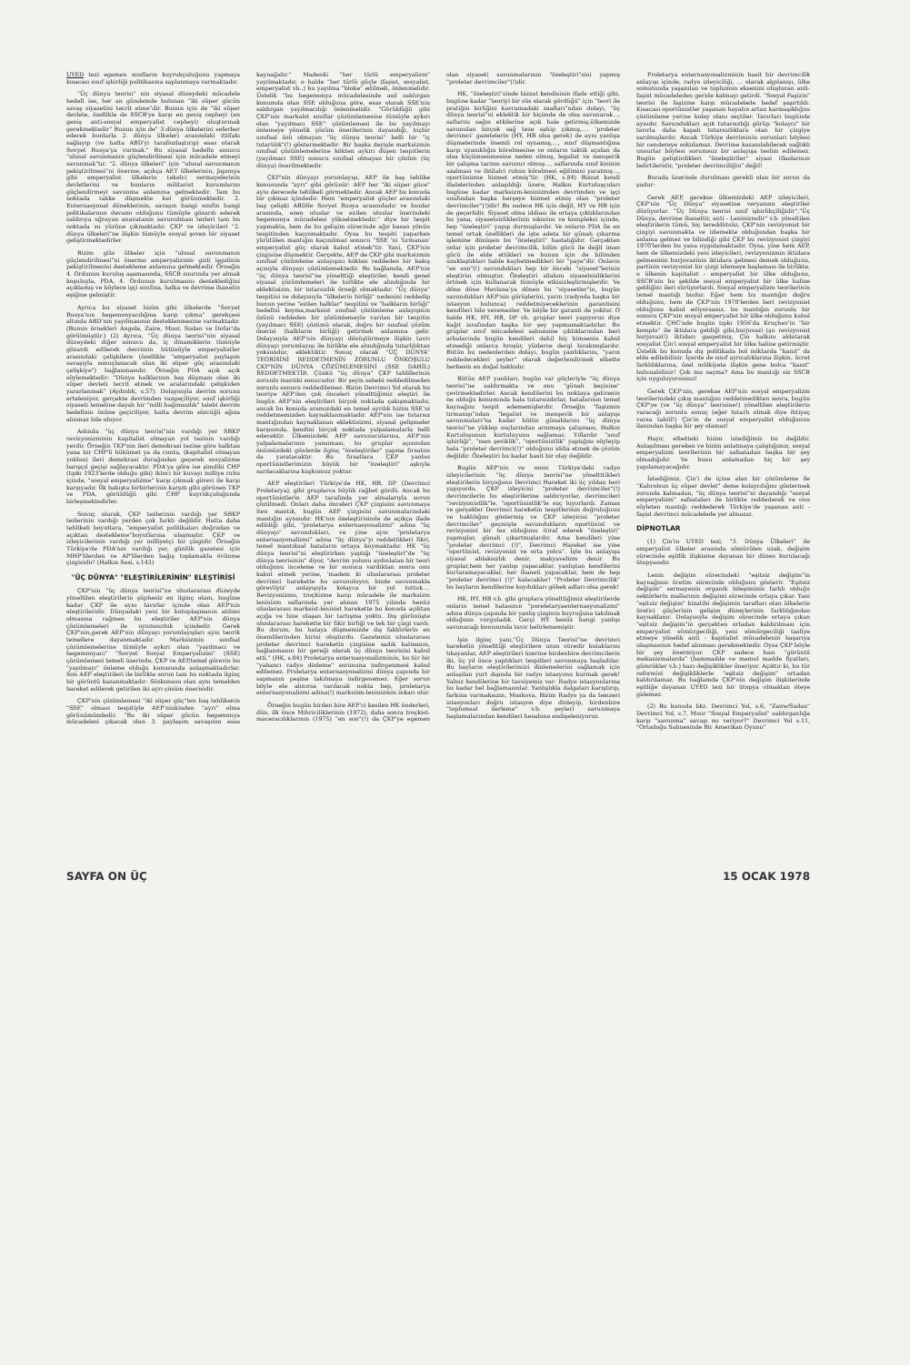UYED tezi egemen sınıfların kuyrukçuluğunu yapmaya kısacası sınıf işbirliği politikasına saplanmaya varmaktadır.
"Üç dünya teorisi" nin siyasal düzeydeki mücadele hedefi ise, her an gündemde bulunan "iki süper gücün savaş siyasetini tecrit etme"dir. Bunun için de "iki süper devlete, özellikle de SSCB'ye karşı en geniş cepheyi (en geniş anti-sosyal emperyalist cepheyi) oluşturmak gerekmektedir" Bunun için de" 3.dünya ülkelerini seferber ederek bunlarla 2. dünya ülkeleri arasındaki ittifakı sağlayıp (ve hatta ABD'yi tarafsızlaştırıp) esas olarak Sovyet Rusya'ya vurmak." Bu siyasal hedefin sonucu "ulusal savunmanın güçlendirilmesi için mücadele etmeyi savunmak"tır. "2. dünya ülkeleri" için "ulusal savunmanın pekiştirilmesi"ni önerme, açıkça AET ülkelerinin, Japonya gibi emperyalist ülkelerin tekelci sermayelerinin devletlerini ve bunların militarist kurumlarını güçlendirmeyi savunma anlamına gelmektedir. Tam bu noktada takke düşmekte kel görünmektedir. 2. Enternasyonal döneklerinin, savaşın hangi sınıfın hangi politikalarının devamı olduğunu tümüyle gözardı ederek saldırıya uğrayan anavatanın savunulması tezleri tam bu noktada su yüzüne çıkmaktadır. ÇKP ve izleyicileri "2. dünya ülkeleri"ne ilişkin tümüyle sosyal şoven bir siyaset geliştirmektedirler.
Bizim gibi ülkeler için "ulusal savunmanın güçlendirilmesi"ni önermo amperyalizmin gizli işgalinin pekiştirilmesini destekleme anlamına gelmektedir. Örneğin 4. Ordunun kuruluş aşamasında, SSCB sınırında yer almak koşuluyla, PDA, 4. Ordunun kurulmasını desteklediğini açıklamış ve böylece işçi sınıfına, halka ve devrime ihanetin eşiğine gelmiştir.
Ayrıca bu siyaset bizim gibi ülkelerde "Sovyet Rusya'nın hegemonyacılığına karşı çıkma" gerekçesi altında ABD'nin yayılmasının desteklenmesine varmaktadır.(Bunun örnekleri Angola, Zaire, Mısır, Sudan ve Dofar'da görülmüştür.) (2) Ayrıca, "Üç dünya teorisi"nin siyasal düzeydeki diğer sonucu da, iç dinamiklerin tümüyle gözardı edilerek devrimin bütünüyle emperyalistler arasındaki çelişkilere (özellikle "emperyalist paylaşım savaşıyla sonuçlanacak olan iki süper güç arasındaki çelişkiye") bağlanmasıdır. Örneğin PDA açık açık söylemektedir: "Dünya halklarının baş düşmanı olan iki süper devleti tecrit etmek ve aralarındaki çelişkiden yararlanmak" (Aydınlık, s.57). Dolayısıyla devrim sorunu erteleniyor, gerçekte devrimden vazgeçiliyor, sınıf işbirliği siyaseti temeline dayalı bir "milli bağımsızlık" talebi devrim hedefinin önüne geçiriliyor, hatta devrim sözcüğü ağıza alınmaz bile oluyor.
Aslında "üç dünya teorisi"nin vardığı yer SBKP revizyonizminin kapitalist olmayan yol tezinin vardığı yerdir. Örneğin TKP'nin ileri demokrasi tezine göre halktan yana bir CHP'li hükümet ya da cunta, (kapitalist olmayan yoldan) ileri demokrasi durağından geçerek sosyalizme barışçıl geçişi sağlayacaktır. PDA'ya göre ise şimdiki CHP (tıpkı 1923'lerde olduğu gibi) ikinci bir kuvayı milliye ruhu içinde, "sosyal emperyalizme" karşı çıkmak görevi ile karşı karşıyadır. İlk bakışta birbirlerinin karşıtı gibi görünen TKP ve PDA, görüldüğü gibi CHP kuyrukçuluğunda birleşmektedirler.
Sonuç olarak, ÇKP tezlerinin vardığı yer SBKP tezlerinin vardığı yerden çok farklı değildir. Hatta daha tehlikeli boyutlara, "emperyalist politikaları doğrudan ve açıktan destekleme"boyutlarına ulaşmıştır. ÇKP ve izleyicilerinin vardığı yer milliyetçi bir çizgidir. Örneğin Türkiye'de PDA'nın vardığı yer, günlük gazetesi için MHP'lilerden ve AP'lilerden bağış toplamakla övünme çizgisidir! (Halkın Sesi, s.143)
"ÜÇ DÜNYA" "ELEŞTİRİLERİNİN" ELEŞTİRİSİ
ÇKP'nin "üç dünya teorisi"ne uluslararası düzeyde yöneltilen eleştirilerin şüphesiz en ilginç olanı, bugüne kadar ÇKP ile aynı tavırlar içinde olan AEP'nin eleştirileridir. Dünyadaki yeni bir kutuplaşmanın atılımı olmasına rağmen bu eleştiriler AEP'nin dünya çözümlemeleri ile uyumsuzluk içindedir. Gerek ÇKP'nin,gerek AEP'nin dünyayı yorumlayışları aynı teorik temellere dayanmaktadır. Marksizmin sınıfsal çözümlemelerine tümüyle aykırı olan "yayılmacı ve hegemonyacı" "Sovyet Sosyal Emperyalizmi" (SSE) çözümlemesi temeli üzerinde, ÇKP ve AEP,temel görevin bu "yayılmayı" önleme olduğu konusunda anlaşmaktadırlar. Son AEP eleştirileri ile birlikte sorun tam bu noktada ilginç bir görüntü kazanmaktadır: Sözkonusu olan aynı temelden hareket edilerek getirilen iki ayrı çözüm önerisidir.
ÇKP'nin çözümlemesi "iki süper güç"ten baş tehlikenin "SSE" olması tespitiyle AEP'ninkinden "ayrı" olma görünümündedir. "Bu iki süper gücün hegemonya mücadelesi çıkacak olan 3. paylaşım savaşının esas kaynağıdır." Madenki "her türlü emperyalizm" yayılmaktadır, o halde "her türlü güçle (faşist, sosyalist, emperyalist vb..) bu yayılma "bloke" edilmeli, önlenmelidir. Üstelik "bu hegemonya mücadelesinde asıl saldırgan konumda olan SSE olduğuna göre, esas olarak SSE'nin saldırgan yayılmacılığı önlenmelidir. "Görüldüğü gibi ÇKP'nin markalst sınıflar çözümlemesine tümüyle aykırı olan "yayılmacı SSE" çözümlemesi ile bu yayılmayı önlemeye yönelik çözüm önerilerinin dayandığı, hiçbir sınıfsal özü olmayan "üç dünya teorisi" belli bir "iç tutarlılık"(!) göstermektedir: Bir başka deyişle marksizmin sınıfsal çözümlemelerine kökten aykırı düşen tespitlerin (yayılmacı SSE) sonucu sınıfsal olmayan bir çözüm (üç dünya) önerilmektedir.
ÇKP'nin dünyayı yorumlayışı, AEP ile baş tehlike konusunda "ayrı" gibi görünür: AEP her "iki süper güce" aynı derecede tehlikeli görmektedir. Ancak AEP bu konuda bir çıkmaz içindedir. Hem "emperyalist güçler arasındaki baş çelişki ABDile Sovyet Rusya arasındadır ve bunlar arasında, ezen uluslar ve ezilen uluslar üzerindeki hegemonya mücadelesi yükselmektedir." diye bir tespit yapmakta, hem de bu gelişim sürecinde ağır basan yönün tespitinden kaçınmaktadır. Oysa bu tespiti yaparken yürütülen mantığın kaçınılmaz sonucu "SSE 'ni 'tırmanan' emperyalist güç olarak kabul etmek"tir. Yani, ÇKP'nin çizgisine düşmektir. Gerçekte, AEP de ÇKP gibi marksizmin sınıfsal çözümleme anlayışını kökten reddeden bir bakış açısıyla dünyayı çözümlemektedir. Bu bağlamda, AEP'nin "üç dünya teorisi"ne yönelttiği eleştiriler, kendi genel siyasal çözümlemeleri ile birlikte ele alındığında bir eklektisizm, bir tutarsızlık örneği olmaktadır. "Üç dünya" tespitini ve dolayısıyla "ülkelerin birliği" nedenini reddedip bunun yerine "ezilen halklar" tespitini ve "halkların birliği" hedefini koyma,marksist sınıfsal çözümleme anlayışının özünü reddeden bir çözümlemeyle varılan bir tespitin (yayılmacı SSE) çözümü olarak, doğru bir sınıfsal çözüm önerisi (halkların birliği) getirmek anlamına gelir. Dolayısıyla AEP'nin dünyayı dönüştürmeye ilişkin tavrı dünyayı yorumlayışı ile birlikte ele alındığında tutarlılıktan yoksundur, eklektiktir. Sonuç olarak "ÜÇ DÜNYA" TEORİSİNİ REDDETMENİN ZORUNLU ÖNKOŞULU ÇKP'NİN DÜNYA ÇÖZÜMLEMESİNİ (SSE DAHİL) REDDETMEKTİR. Çünkü "üç dünya" ÇKP tahlillerinin zorunlu mantıki sonucudur. Bir şeyin sebebi reddedilmeden zorunlu sonucu reddedilemez. Bizim Devrimci Yol olarak bu teoriye AEP'den çok önceleri yönelttiğimiz eleştiri ile bugün AEP'nin eleştirileri birçok noktada çakışmaktadır, ancak bu konuda aramızdaki en temel ayrılık bizim SSE'ni reddetmemizden kaynaklanmaktadır. AEP'nin ise tutarsız mantığından kaynaklanan eklektisizmi, siyasal gelişmeler karşısında, kendini birçok noktada yalpalamalarla belli edecektir. Ülkemizdeki AEP savunucularına, AEP'nin yalpalamalarının yansıması, bu gruplar açısından önümüzdeki günlerde ilginç "özeleştiriler" yapma fırsatını da yaratacaktır. Bu fırsatlara ÇKP yanlısı oportünistlerimizin büyük bir "özeleştiri" aşkıyla sarılacaklarına kuşkumuz yoktur.
AEP eleştirileri Türkiye'de HK, HB, DP (Devrimci Proletarya), gibi gruplarca büyük rağbet gördü. Ancak bu oportünistlerin AEP tarafında yer almalarıyla sorun çözülmedi. Onları daha önceleri ÇKP çizgisini savunmaya iten mantık, bugün AEP çizgisini savunmalarındaki mantığın aynısıdır. HK'nın özeleştirisinde de açıkça ifade edildiği gibi, "proletarya enternasyonalizmi" adına "üç dünyayı" savundukları, ve yine aynı "proletarya enternasyonalizmi" adına "üç dünya"yı reddettikleri fikri, temel mantıksal hataların ortaya koymaktadır. HK "üç dünya teorisi"ni eleştirirken yaptığı "özeleştiri"de "üç dünya teorisinin" diyor, "devrim yolunu aydınlatan bir teori olduğunu inceleme ve bir sonuca vardıktan sonra onu kabul etmek yerine, 'madem ki uluslararası proleter devrimci harekette bu savunuluyor, bizde savunmakla görevliyiz' anlayışıyla kolayca bir yol tuttuk.... Revizyonizmo, troçkizme karşı mücadele ile marksizm leninizm saflarında yer alınan 1975 yılında henüz uluslararası marksist-leninist harekette bu konuda açıktan açığa ve bize ulaşan bir tartışma yoktu. Dış görünüşte uluslararası harekette bir fikir birliği ve tek bir çizgi vardı. Bu durum, bu hataya düşmemizde dış faktörlerin en önemlilerinden birini oluşturdu. Gazetemiz uluslararası proleter devrimci hareketin çizgisine sadık kalmanın, bağlanmanın bir gereği olarak üç dünya teorisini kabul etti." (HK, s.84) Proletarya enternasyonalizminin, bu tür bir "yabancı radyo dinleme" sorununa indirgenmesi kabul edilemez. Proletarya enternasyonalizmi dünya çapında bir sapmanın peşine takılmaya indirgenemez. Eğer sorun böyle ele alınırsa varılacak nokta hep, proletarya enternasyonalizmi adına(!) marksizm-leninizmin inkarı olur.
Örneğin bugün birden bire AEP'ci kesilen HK önderleri, dün, ilk önce Mihriciliklerinin (1972), daha sonra troçkist-maceracılıklarının (1975) "en son"(!) da ÇKP'ye egemen olan siyaseti savunmalarının "özeleştiri"sini yapmış "proleter devrimciler"(!)dir.
HK, "özeleştiri"sinde bizzat kendisinin ifade ettiği gibi, bugüne kadar "teoriyi bir süs olarak gördüğü" için "teori ile pratiğin birliğini kavramadaki zaafları"ndan dolayı, "üç dünya teorisi"ni eklektik bir biçimde de olsa savunarak..., saflarını sağın etkilerine açık hale getirmiş,ülkemizde savunulan birçok sağ teze sahip çıkmış,.... 'proleter devrimci' gazetelerin (HY, HB olsa gerek) de aynı yanlışa düşmelerinde önemli rol oynamış,..., sınıf düşmanlığına karşı uyanıklığın körelmesine ve onların taktik açıdan da olsa küçümsenmesine neden olmuş, legalist ve menşevik bir çalışma tarzını savunur olmuş..., saflarında sınıf kininin azalması ve ihtilalci ruhun körelmesi eğilimini yaratmış..., oportünizme hizmet etmiş"tir. (HK, s.84) Bizzat kendi ifadelerinden anlaşıldığı üzere, Halkın Kurtuluşçuları bugüne kadar marksizm-leninizmden devrimden ve işçi sınıfından başka herşeye hizmet etmiş olan "proleter devrimciler"(!)dir! Bu sadece HK için değil, HY ve HB için de geçerlidir. Siyaset olma iddiası ile ortaya çıktıklarından bu yana, siyasetsizliklerinin sıkıntısı ve kompleksi içinde, hep "özeleştiri" yapıp durmuşlardır. Ve onların PDA ile en temel ortak özellikleri de işte adeta bir günah çıkarma işlemine dönüşen bu "özeleştiri" hastalığıdır. Gerçekten onlar için proleter devrimcilik, bilim gücü ile değil iman gücü ile elde ettikleri ve bunun için de bilimden uzaklaştıkları halde kaybetmedikleri bir "paye"dir. Onların "en son"(!) savundukları hep bir önceki "siyaset"lerinin eleştirisi olmuştur. Özeleştiri silahını siyasetsizliklerini örtmek için kullanarak tümüyle etkisizleştirmişlerdir. Ve döne döne Mevlana'ya dönen bu "siyasetler"in, bugün savundukları AEP'nin görüşlerini, yarın (radyoda başka bir istasyon bulunca) reddetmiyeceklerinin garantisini kendileri bile veremezler. Ve böyle bir garanti de yoktur. O halde HK, HY, HB, DP vb. gruplar teori yapıyoruz diye kağıt israfından başka bir şey yapmamaktadırlar. Bu gruplar sınıf mücadelesi sahnesine çıktıklarından beri arkalarında bugün kendileri dahil hiç kimsenin kabul etmediği onlarca broşür, yüzlerce dergi bırakmışlardır. Bütün bu nedenlerden dolayı, bugün yazdıklarını, "yarın reddedecekleri şeyler" olarak değerlendirmek elbette herkesin en doğal hakkıdır.
Bütün AEP yanlıları, bugün var güçleriyle "üç dünya teorisi"ne saldırmakta ve onu "günah keçisine" çevirmektedirler. Ancak kendilerini bu noktaya getirenin ne olduğu konusunda hala tutarsızdırlar, hatalarının temel kaynağını tespit edememişlerdir. Örneğin "faşizmin tırmanışı"ndan "legalist ve menşevik bir anlayışı savunmaları"na kadar bütün günahlarını "üç dünya teorisi"ne yüklep suçlarından arınmaya çalışması, Halkın Kurtuluşunun kurtuluyunu sağlamaz. Yıllardır "sınıf işbirliği", "men şeviklik", "oportünistlik" yaptığını söyleyip hala "proleter devrimci(!)" olduğunu iddia etmek de çözüm değildir. Özeleştiri bu kadar basit bir olay değildir.
Bugün AEP'nin ve onun Türkiye'deki radyo izleyicilerinin "üç dünya teorisi"ne yöneltttikleri eleştirilerin birçoğunu Devrimci Hareket iki üç yıldan beri yapıyordu. ÇKP izleyicisi "proleter devrimciler"(!) devrimcilerin bu eleştirilerine saldırıyorlar, devrimcileri "revizyonistlik"le, "oportünistlik"le suç luyorlardı. Zaman ve gerçekler Devrimci hareketin tespitlerinin doğruluğunu ve haklılığını göstermiş ve ÇKP izleyicisi "proleter devrimciler" geçmişte savundukların oportünist ve revizyonist bir tez olduğunu itiraf ederek "özeleştiri" yapmışlar, günah çıkartmışlardır. Ama kendileri yine "proleter devrimci (!)", Devrimci Hareket ise yine "oportünist, revizyonist ve orta yolcu". İşte bu anlayışa siyasal ahlaksızlık denir, makyavelizm denir. Bu gruplar,hem her yanlışı yapacaklar, yanlıştan kendilerini kurtaramayacaklar, her ihaneti yapacaklar, hem de hep "proleter devrimci (!)" kalacaklar! "Proleter Devrimcilik" bu bayların kendilerine koydukları göbek adları olsa gerek!
HK, HY, HB v.b. gibi gruplara yönelttiğimiz eleştirilerde onların temel hatasının "poreletaryaenternasyonalizmi" adına dünya çapında bir yanlış çizginin kuyruğuna takılmak olduğunu vurguladık. Gerçi HY henüz hangi yanlışı savunacağı konusunda tavır belirlememiştir.
İşin ilginç yanı,"Üç Dünya Teorisi"ne devrimci hareketin yönelttiği eleştirilere uzun süredir kulaklarını tıkayanlar, AEP eleştirileri üzerine birdenbire devrimcilerin iki, üç yıl önce yaptıkları tespitleri savunmaya başladılar. Bu bayların eleştirilerimizi dinlemelerini sağlamak için anlaşılan yurt dışında bir radyo istasyonu kurmak gerek! Yalnız kendilerine bir tavsiyemiz var: Radyo istasyonlarına bu kadar bel bağlamasınlar. Yanlışlıkla dalgaları karıştırıp, farkına varmaksızın, Moskova, Bizim Radyo ya da benzeri istasyonları doğru istasyon diye dinleyip, birdenbire "toplumsal ilerleme" v.b. şeyleri savunmaya başlamalarından kendileri hesabına endişeleniyoruz.
Proletarya enternasyonalizminin basit bir devrimcilik anlayışı içinde, radyo izleyiciliği, ... olarak algılanışı, ülke somutunda yaşanılan ve toplumun eksenini oluşturan anti-faşist mücadeleden geride kalmayı getirdi. "Sosyal Faşizm" teorisi ile faşizme karşı mücadelede hedef şaşırtıldı. Kısacası oportünistler yaşanan hayatın artan karmaşıklığını çözümleme yerine kolay olanı seçtiler. Tavırları bugünde aynıdır. Savundukları açık tutarsızlığı görüp "kolaycı" bir tavırla daha kapalı tutarsızlıklara olan bir çizgiye sarılmışlardır. Ancak Türkiye devriminin sorunları böylesi bir cendereye sokulamaz. Devrime kazanılabilecek sağlıklı unsurlar böylesi sorumsuz bir anlayışa teslim edilemez. Bugün geliştirdikleri "özeleştiriler" siyasi iflaslarının belirtileridir, "proleter devrimciliğin" değil!
Burada üzerinde durulması gerekli olan bir sorun da şudur:
Gerek AEP, gerekse ülkemizdeki AEP izleyicileri, ÇKP'nin "Üç Dünya" siyasetine veryansın eleştiriler düzüyorlar. "Üç Dünya teorisi sınıf işbirlikçiliğidir","Üç Dünya, devrime ihanettir, anti - Leninizmdir" v.b. yöneltilen eleştirilerin tümü, hiç tereddütsüz, ÇKP'nin revizyonist bir çizgiyi savunmakta ve izlemekte olduğundan başka bir anlama gelmez ve bilindiği gibi ÇKP bu revizyonist çizgiyi 1970'lerden bu yana uygulamaktadır. Oysa, yine hem AEP, hem de ülkemizdeki yeni izleyicileri, revizyonizmin iktidara gelmesinin burjuvazinin iktidara gelmesi demek olduğunu, partinin revizyonist bir çizgi izlemeye başlaması ile birlikte, o ülkenin kapitalist - emperyalist bir ülke olduğunu, SSCB'nin bu şekilde sosyal emperyalist bir ülke haline geldiğini ileri sürüyorlardı. Sosyal emperyalizm teorilerinin temel mantığı budur. Eğer hem bu mantığın doğru olduğunu, hem de ÇKP'nin 1970'lerden beri revizyonist olduğunu kabul ediyorsanız, bu mantığın zorunlu bir sonucu ÇKP'nin sosyal emperyalist bir ülke olduğunu kabul etmektir. ÇHC'nde bugün tıpkı 1956'da Kruçhev'in "bir komplo" ile iktidara geldiği gibi,burjuvazi (şu revizyonist burjuvazi!) iktidarı gaspetmiş, Çin halkını aldatarak sosyalist Çin'i sosyal emperyalist bir ülke haline getirmiştir. Üstelik bu konuda dış politikada bol miktarda "kanıt" da elde edilebilinir. İçerde de sınıf ayrıcalıklarına ilişkin, ücret farklılıklarına, özel mülkiyete ilişkin gene bolca "kanıt" bulunabilinir! Çok mu saçma? Ama bu mantığı siz SSCB için uyguluyorsunuz!
Gerek ÇKP'nin, gerekse AEP'nin sosyal emperyalizm teorilerindeki çıkış mantığını reddetmedikten sonra, bugün ÇKP'ye (ve "üç dünya" teorisine!) yöneltilen eleştirilerin varacağı zorunlu sonuç (eğer tutarlı olmak diye ihtiyaç varsa tabiiî!) Çin'in de sosyal emperyalist olduğunun ilanından başka bir şey olamaz!
Hayır, elbetteki bizim istediğimiz bu değildir. Anlaşılması gereken ve bizim anlatmaya çalıştığımız, sosyal emperyalizm teorilerinin bir safsatadan başka bir şey olmadığıdır. Ve bunu anlamadan hiç bir şey yapılamayacağıdır.
İstediğimiz, Çin'i de içine alan bir çözümleme ile "Kahrolsun üç süper devlet" deme kolaycılığını göstermek zorunda kalmadan, "üç dünya teorisi"ni dayandığı "sosyal emperyalizm" safsataları ile birlikte reddederek ve onu söyleten mantığı reddederek Türkiye'de yaşanan anti - faşist devrimci mücadelede yer almanız.
DİPNOTLAR
(1) Çin'in UYED tezi, "3. Dünya Ülkeleri" ile emperyalist ülkeler arasında sömürülen uzak, değişim sürecinde eşitlik ilişkisine dayanan bir düzen kurulacağı ütopyasıdır.
Lenin değişim sürecindeki "eşitsiz değişim"in kaynağının üretim sürecinde olduğunu gösterir. "Eşitsiz değişim" sermayenin organik bileşiminin farklı olduğu sektörlerin mallarının değişimi sürecinde ortaya çıkar. Yani "eşitsiz değişim" bizatihi değişimin tarafları olan ülkelerin üretici güçlerinin gelişim düzeylerinin farklılığından kaynaklanır. Dolayısıyla değişim sürecinde ortaya çıkan "eşitsiz değişim"in gerçekten ortadan kaldırılması için emperyalist sömürgeciliği, yeni sömürgeciliği tasfiye etmeye yönelik anti - kapitalist mücadelenin başarıya ulaşmasının hedef alınması gerekmektedir. Oysa ÇKP böyle bir şey önermiyor. ÇKP sadece bazı "görüntü mekanizmalarda" (hammadde ve mamul madde fiyatları, gümrükler v.b.) bazı değişiklikler öneriyor. Açıktır ki, bu tür reformist değişikliklerle "eşitsiz değişim" ortadan kaldırılamaz. Bu bağlamda ÇKP'nin değişim ilişkilerinde eşitliğe dayanan UYED tezi bir ütopya olmaktan öteye gidemez.
(2) Bu konuda bkz. Devrimci Yol, s.6, "Zaire/Sudan" Devrimci Yol, s.7, Mısır "Sosyal Emperyalist" saldırganlığa karşı "savunma" savaşı mı veriyor?" Devrimci Yol s.11, "Ortadoğu Sahnesinde Bir Amerikan Oyunu"
SAYFA ON ÜÇ 15 OCAK 1978